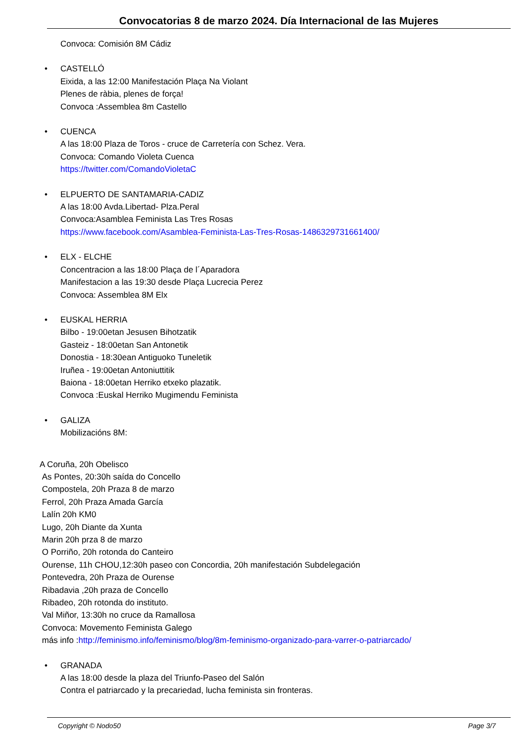Convocatorias 8 de marzo 2024. Día Internacional de las Mujeres
Convoca: Comisión 8M Cádiz
• CASTELLÓ
Eixida, a las 12:00 Manifestación Plaça Na Violant
Plenes de ràbia, plenes de força!
Convoca :Assemblea 8m Castello
• CUENCA
A las 18:00 Plaza de Toros - cruce de Carretería con Schez. Vera.
Convoca: Comando Violeta Cuenca
https://twitter.com/ComandoVioletaC
• ELPUERTO DE SANTAMARIA-CADIZ
A las 18:00 Avda.Libertad- Plza.Peral
Convoca:Asamblea Feminista Las Tres Rosas
https://www.facebook.com/Asamblea-Feminista-Las-Tres-Rosas-1486329731661400/
• ELX - ELCHE
Concentracion a las 18:00 Plaça de l´Aparadora
Manifestacion a las 19:30 desde Plaça Lucrecia Perez
Convoca: Assemblea 8M Elx
• EUSKAL HERRIA
Bilbo - 19:00etan Jesusen Bihotzatik
Gasteiz - 18:00etan San Antonetik
Donostia - 18:30ean Antiguoko Tuneletik
Iruñea - 19:00etan Antoniuttitik
Baiona - 18:00etan Herriko etxeko plazatik.
Convoca :Euskal Herriko Mugimendu Feminista
• GALIZA
Mobilizacións 8M:
A Coruña, 20h Obelisco
As Pontes, 20:30h saída do Concello
Compostela, 20h Praza 8 de marzo
Ferrol, 20h Praza Amada García
Lalín 20h KM0
Lugo, 20h Diante da Xunta
Marin 20h prza 8 de marzo
O Porriño, 20h rotonda do Canteiro
Ourense, 11h CHOU,12:30h paseo con Concordia, 20h manifestación Subdelegación
Pontevedra, 20h Praza de Ourense
Ribadavia ,20h praza de Concello
Ribadeo, 20h rotonda do instituto.
Val Miñor, 13:30h no cruce da Ramallosa
Convoca: Movemento Feminista Galego
más info :http://feminismo.info/feminismo/blog/8m-feminismo-organizado-para-varrer-o-patriarcado/
• GRANADA
A las 18:00 desde la plaza del Triunfo-Paseo del Salón
Contra el patriarcado y la precariedad, lucha feminista sin fronteras.
Copyright © Nodo50 Page 3/7